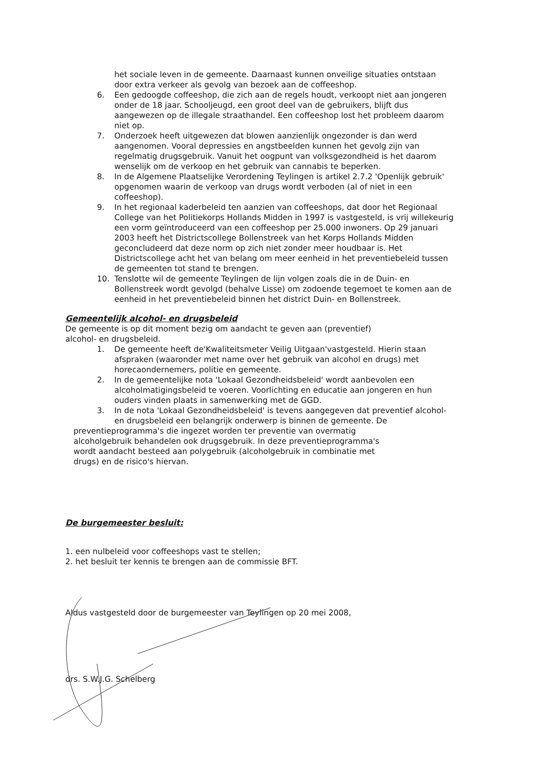het sociale leven in de gemeente. Daarnaast kunnen onveilige situaties ontstaan door extra verkeer als gevolg van bezoek aan de coffeeshop.
6. Een gedoogde coffeeshop, die zich aan de regels houdt, verkoopt niet aan jongeren onder de 18 jaar. Schooljeugd, een groot deel van de gebruikers, blijft dus aangewezen op de illegale straathandel. Een coffeeshop lost het probleem daarom niet op.
7. Onderzoek heeft uitgewezen dat blowen aanzienlijk ongezonder is dan werd aangenomen. Vooral depressies en angstbeelden kunnen het gevolg zijn van regelmatig drugsgebruik. Vanuit het oogpunt van volksgezondheid is het daarom wenselijk om de verkoop en het gebruik van cannabis te beperken.
8. In de Algemene Plaatselijke Verordening Teylingen is artikel 2.7.2 'Openlijk gebruik' opgenomen waarin de verkoop van drugs wordt verboden (al of niet in een coffeeshop).
9. In het regionaal kaderbeleid ten aanzien van coffeeshops, dat door het Regionaal College van het Politiekorps Hollands Midden in 1997 is vastgesteld, is vrij willekeurig een vorm geïntroduceerd van een coffeeshop per 25.000 inwoners. Op 29 januari 2003 heeft het Districtscollege Bollenstreek van het Korps Hollands Midden geconcludeerd dat deze norm op zich niet zonder meer houdbaar is. Het Districtscollege acht het van belang om meer eenheid in het preventiebeleid tussen de gemeenten tot stand te brengen.
10. Tenslotte wil de gemeente Teylingen de lijn volgen zoals die in de Duin- en Bollenstreek wordt gevolgd (behalve Lisse) om zodoende tegemoet te komen aan de eenheid in het preventiebeleid binnen het district Duin- en Bollenstreek.
Gemeentelijk alcohol- en drugsbeleid
De gemeente is op dit moment bezig om aandacht te geven aan (preventief) alcohol- en drugsbeleid.
1. De gemeente heeft de'Kwaliteitsmeter Veilig Uitgaan'vastgesteld. Hierin staan afspraken (waaronder met name over het gebruik van alcohol en drugs) met horecaondernemers, politie en gemeente.
2. In de gemeentelijke nota 'Lokaal Gezondheidsbeleid' wordt aanbevolen een alcoholmatigingsbeleid te voeren. Voorlichting en educatie aan jongeren en hun ouders vinden plaats in samenwerking met de GGD.
3. In de nota 'Lokaal Gezondheidsbeleid' is tevens aangegeven dat preventief alcohol- en drugsbeleid een belangrijk onderwerp is binnen de gemeente. De
preventieprogramma's die ingezet worden ter preventie van overmatig alcoholgebruik behandelen ook drugsgebruik. In deze preventieprogramma's wordt aandacht besteed aan polygebruik (alcoholgebruik in combinatie met drugs) en de risico's hiervan.
De burgemeester besluit:
1. een nulbeleid voor coffeeshops vast te stellen;
2. het besluit ter kennis te brengen aan de commissie BFT.
Aldus vastgesteld door de burgemeester van Teylingen op 20 mei 2008,
drs. S.W.J.G. Schelberg